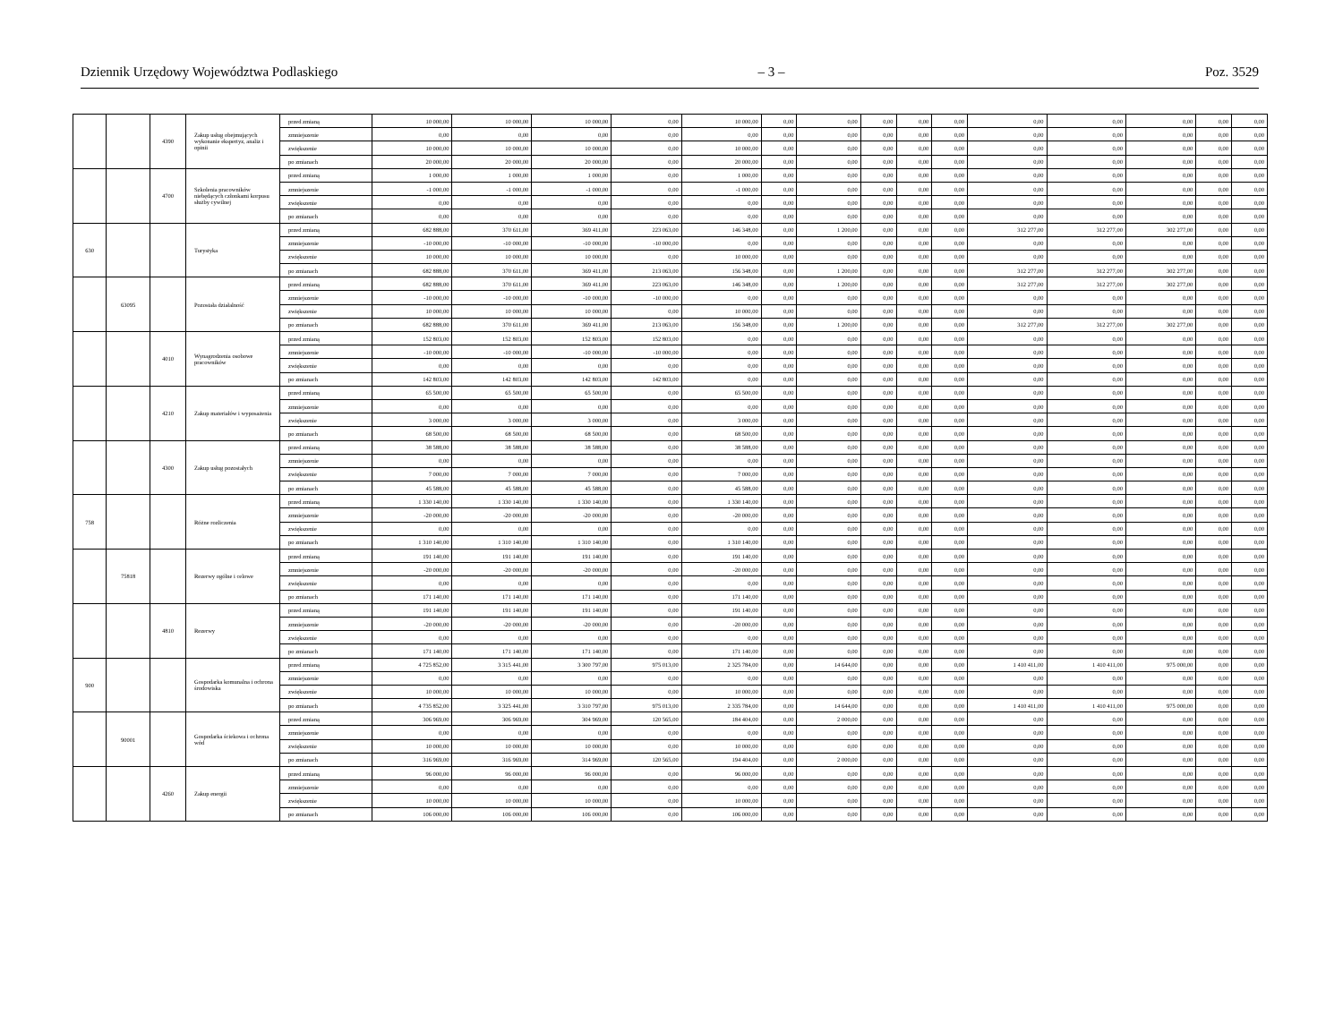Dziennik Urzędowy Województwa Podlaskiego – 3 – Poz. 3529
| | | 4390 | Zakup usług obejmujących wykonanie ekspertyz, analiz i opinii | przed zmianą | 10 000,00 | 10 000,00 | 10 000,00 | 0,00 | 10 000,00 | 0,00 | 0,00 | 0,00 | 0,00 | 0,00 | 0,00 | 0,00 | 0,00 | 0,00 | 0,00 |
| | | | | zmniejszenie | 0,00 | 0,00 | 0,00 | 0,00 | 0,00 | 0,00 | 0,00 | 0,00 | 0,00 | 0,00 | 0,00 | 0,00 | 0,00 | 0,00 | 0,00 |
| | | | | zwiększenie | 10 000,00 | 10 000,00 | 10 000,00 | 0,00 | 10 000,00 | 0,00 | 0,00 | 0,00 | 0,00 | 0,00 | 0,00 | 0,00 | 0,00 | 0,00 | 0,00 |
| | | | | po zmianach | 20 000,00 | 20 000,00 | 20 000,00 | 0,00 | 20 000,00 | 0,00 | 0,00 | 0,00 | 0,00 | 0,00 | 0,00 | 0,00 | 0,00 | 0,00 | 0,00 |
| | | 4700 | Szkolenia pracowników niebędących członkami korpusu służby cywilnej | przed zmianą | 1 000,00 | 1 000,00 | 1 000,00 | 0,00 | 1 000,00 | 0,00 | 0,00 | 0,00 | 0,00 | 0,00 | 0,00 | 0,00 | 0,00 | 0,00 | 0,00 |
| | | | | zmniejszenie | -1 000,00 | -1 000,00 | -1 000,00 | 0,00 | -1 000,00 | 0,00 | 0,00 | 0,00 | 0,00 | 0,00 | 0,00 | 0,00 | 0,00 | 0,00 | 0,00 |
| | | | | zwiększenie | 0,00 | 0,00 | 0,00 | 0,00 | 0,00 | 0,00 | 0,00 | 0,00 | 0,00 | 0,00 | 0,00 | 0,00 | 0,00 | 0,00 | 0,00 |
| | | | | po zmianach | 0,00 | 0,00 | 0,00 | 0,00 | 0,00 | 0,00 | 0,00 | 0,00 | 0,00 | 0,00 | 0,00 | 0,00 | 0,00 | 0,00 | 0,00 |
| 630 | | | Turystyka | przed zmianą | 682 888,00 | 370 611,00 | 369 411,00 | 223 063,00 | 146 348,00 | 0,00 | 1 200,00 | 0,00 | 0,00 | 0,00 | 312 277,00 | 312 277,00 | 302 277,00 | 0,00 | 0,00 |
| | | | | zmniejszenie | -10 000,00 | -10 000,00 | -10 000,00 | -10 000,00 | 0,00 | 0,00 | 0,00 | 0,00 | 0,00 | 0,00 | 0,00 | 0,00 | 0,00 | 0,00 | 0,00 |
| | | | | zwiększenie | 10 000,00 | 10 000,00 | 10 000,00 | 0,00 | 10 000,00 | 0,00 | 0,00 | 0,00 | 0,00 | 0,00 | 0,00 | 0,00 | 0,00 | 0,00 | 0,00 |
| | | | | po zmianach | 682 888,00 | 370 611,00 | 369 411,00 | 213 063,00 | 156 348,00 | 0,00 | 1 200,00 | 0,00 | 0,00 | 0,00 | 312 277,00 | 312 277,00 | 302 277,00 | 0,00 | 0,00 |
| | 63095 | | Pozostała działalność | przed zmianą | 682 888,00 | 370 611,00 | 369 411,00 | 223 063,00 | 146 348,00 | 0,00 | 1 200,00 | 0,00 | 0,00 | 0,00 | 312 277,00 | 312 277,00 | 302 277,00 | 0,00 | 0,00 |
| | | | | zmniejszenie | -10 000,00 | -10 000,00 | -10 000,00 | -10 000,00 | 0,00 | 0,00 | 0,00 | 0,00 | 0,00 | 0,00 | 0,00 | 0,00 | 0,00 | 0,00 | 0,00 |
| | | | | zwiększenie | 10 000,00 | 10 000,00 | 10 000,00 | 0,00 | 10 000,00 | 0,00 | 0,00 | 0,00 | 0,00 | 0,00 | 0,00 | 0,00 | 0,00 | 0,00 | 0,00 |
| | | | | po zmianach | 682 888,00 | 370 611,00 | 369 411,00 | 213 063,00 | 156 348,00 | 0,00 | 1 200,00 | 0,00 | 0,00 | 0,00 | 312 277,00 | 312 277,00 | 302 277,00 | 0,00 | 0,00 |
| | | 4010 | Wynagrodzenia osobowe pracowników | przed zmianą | 152 803,00 | 152 803,00 | 152 803,00 | 152 803,00 | 0,00 | 0,00 | 0,00 | 0,00 | 0,00 | 0,00 | 0,00 | 0,00 | 0,00 | 0,00 | 0,00 |
| | | | | zmniejszenie | -10 000,00 | -10 000,00 | -10 000,00 | -10 000,00 | 0,00 | 0,00 | 0,00 | 0,00 | 0,00 | 0,00 | 0,00 | 0,00 | 0,00 | 0,00 | 0,00 |
| | | | | zwiększenie | 0,00 | 0,00 | 0,00 | 0,00 | 0,00 | 0,00 | 0,00 | 0,00 | 0,00 | 0,00 | 0,00 | 0,00 | 0,00 | 0,00 | 0,00 |
| | | | | po zmianach | 142 803,00 | 142 803,00 | 142 803,00 | 142 803,00 | 0,00 | 0,00 | 0,00 | 0,00 | 0,00 | 0,00 | 0,00 | 0,00 | 0,00 | 0,00 | 0,00 |
| | | 4210 | Zakup materiałów i wyposażenia | przed zmianą | 65 500,00 | 65 500,00 | 65 500,00 | 0,00 | 65 500,00 | 0,00 | 0,00 | 0,00 | 0,00 | 0,00 | 0,00 | 0,00 | 0,00 | 0,00 | 0,00 |
| | | | | zmniejszenie | 0,00 | 0,00 | 0,00 | 0,00 | 0,00 | 0,00 | 0,00 | 0,00 | 0,00 | 0,00 | 0,00 | 0,00 | 0,00 | 0,00 | 0,00 |
| | | | | zwiększenie | 3 000,00 | 3 000,00 | 3 000,00 | 0,00 | 3 000,00 | 0,00 | 0,00 | 0,00 | 0,00 | 0,00 | 0,00 | 0,00 | 0,00 | 0,00 | 0,00 |
| | | | | po zmianach | 68 500,00 | 68 500,00 | 68 500,00 | 0,00 | 68 500,00 | 0,00 | 0,00 | 0,00 | 0,00 | 0,00 | 0,00 | 0,00 | 0,00 | 0,00 | 0,00 |
| | | 4300 | Zakup usług pozostałych | przed zmianą | 38 588,00 | 38 588,00 | 38 588,00 | 0,00 | 38 588,00 | 0,00 | 0,00 | 0,00 | 0,00 | 0,00 | 0,00 | 0,00 | 0,00 | 0,00 | 0,00 |
| | | | | zmniejszenie | 0,00 | 0,00 | 0,00 | 0,00 | 0,00 | 0,00 | 0,00 | 0,00 | 0,00 | 0,00 | 0,00 | 0,00 | 0,00 | 0,00 | 0,00 |
| | | | | zwiększenie | 7 000,00 | 7 000,00 | 7 000,00 | 0,00 | 7 000,00 | 0,00 | 0,00 | 0,00 | 0,00 | 0,00 | 0,00 | 0,00 | 0,00 | 0,00 | 0,00 |
| | | | | po zmianach | 45 588,00 | 45 588,00 | 45 588,00 | 0,00 | 45 588,00 | 0,00 | 0,00 | 0,00 | 0,00 | 0,00 | 0,00 | 0,00 | 0,00 | 0,00 | 0,00 |
| 758 | | | Różne rozliczenia | przed zmianą | 1 330 140,00 | 1 330 140,00 | 1 330 140,00 | 0,00 | 1 330 140,00 | 0,00 | 0,00 | 0,00 | 0,00 | 0,00 | 0,00 | 0,00 | 0,00 | 0,00 | 0,00 |
| | | | | zmniejszenie | -20 000,00 | -20 000,00 | -20 000,00 | 0,00 | -20 000,00 | 0,00 | 0,00 | 0,00 | 0,00 | 0,00 | 0,00 | 0,00 | 0,00 | 0,00 | 0,00 |
| | | | | zwiększenie | 0,00 | 0,00 | 0,00 | 0,00 | 0,00 | 0,00 | 0,00 | 0,00 | 0,00 | 0,00 | 0,00 | 0,00 | 0,00 | 0,00 | 0,00 |
| | | | | po zmianach | 1 310 140,00 | 1 310 140,00 | 1 310 140,00 | 0,00 | 1 310 140,00 | 0,00 | 0,00 | 0,00 | 0,00 | 0,00 | 0,00 | 0,00 | 0,00 | 0,00 | 0,00 |
| | 75818 | | Rezerwy ogólne i celowe | przed zmianą | 191 140,00 | 191 140,00 | 191 140,00 | 0,00 | 191 140,00 | 0,00 | 0,00 | 0,00 | 0,00 | 0,00 | 0,00 | 0,00 | 0,00 | 0,00 | 0,00 |
| | | | | zmniejszenie | -20 000,00 | -20 000,00 | -20 000,00 | 0,00 | -20 000,00 | 0,00 | 0,00 | 0,00 | 0,00 | 0,00 | 0,00 | 0,00 | 0,00 | 0,00 | 0,00 |
| | | | | zwiększenie | 0,00 | 0,00 | 0,00 | 0,00 | 0,00 | 0,00 | 0,00 | 0,00 | 0,00 | 0,00 | 0,00 | 0,00 | 0,00 | 0,00 | 0,00 |
| | | | | po zmianach | 171 140,00 | 171 140,00 | 171 140,00 | 0,00 | 171 140,00 | 0,00 | 0,00 | 0,00 | 0,00 | 0,00 | 0,00 | 0,00 | 0,00 | 0,00 | 0,00 |
| | | 4810 | Rezerwy | przed zmianą | 191 140,00 | 191 140,00 | 191 140,00 | 0,00 | 191 140,00 | 0,00 | 0,00 | 0,00 | 0,00 | 0,00 | 0,00 | 0,00 | 0,00 | 0,00 | 0,00 |
| | | | | zmniejszenie | -20 000,00 | -20 000,00 | -20 000,00 | 0,00 | -20 000,00 | 0,00 | 0,00 | 0,00 | 0,00 | 0,00 | 0,00 | 0,00 | 0,00 | 0,00 | 0,00 |
| | | | | zwiększenie | 0,00 | 0,00 | 0,00 | 0,00 | 0,00 | 0,00 | 0,00 | 0,00 | 0,00 | 0,00 | 0,00 | 0,00 | 0,00 | 0,00 | 0,00 |
| | | | | po zmianach | 171 140,00 | 171 140,00 | 171 140,00 | 0,00 | 171 140,00 | 0,00 | 0,00 | 0,00 | 0,00 | 0,00 | 0,00 | 0,00 | 0,00 | 0,00 | 0,00 |
| 900 | | | Gospodarka komunalna i ochrona środowiska | przed zmianą | 4 725 852,00 | 3 315 441,00 | 3 300 797,00 | 975 013,00 | 2 325 784,00 | 0,00 | 14 644,00 | 0,00 | 0,00 | 0,00 | 1 410 411,00 | 1 410 411,00 | 975 000,00 | 0,00 | 0,00 |
| | | | | zmniejszenie | 0,00 | 0,00 | 0,00 | 0,00 | 0,00 | 0,00 | 0,00 | 0,00 | 0,00 | 0,00 | 0,00 | 0,00 | 0,00 | 0,00 | 0,00 |
| | | | | zwiększenie | 10 000,00 | 10 000,00 | 10 000,00 | 0,00 | 10 000,00 | 0,00 | 0,00 | 0,00 | 0,00 | 0,00 | 0,00 | 0,00 | 0,00 | 0,00 | 0,00 |
| | | | | po zmianach | 4 735 852,00 | 3 325 441,00 | 3 310 797,00 | 975 013,00 | 2 335 784,00 | 0,00 | 14 644,00 | 0,00 | 0,00 | 0,00 | 1 410 411,00 | 1 410 411,00 | 975 000,00 | 0,00 | 0,00 |
| | 90001 | | Gospodarka ściekowa i ochrona wód | przed zmianą | 306 969,00 | 306 969,00 | 304 969,00 | 120 565,00 | 184 404,00 | 0,00 | 2 000,00 | 0,00 | 0,00 | 0,00 | 0,00 | 0,00 | 0,00 | 0,00 | 0,00 |
| | | | | zmniejszenie | 0,00 | 0,00 | 0,00 | 0,00 | 0,00 | 0,00 | 0,00 | 0,00 | 0,00 | 0,00 | 0,00 | 0,00 | 0,00 | 0,00 | 0,00 |
| | | | | zwiększenie | 10 000,00 | 10 000,00 | 10 000,00 | 0,00 | 10 000,00 | 0,00 | 0,00 | 0,00 | 0,00 | 0,00 | 0,00 | 0,00 | 0,00 | 0,00 | 0,00 |
| | | | | po zmianach | 316 969,00 | 316 969,00 | 314 969,00 | 120 565,00 | 194 404,00 | 0,00 | 2 000,00 | 0,00 | 0,00 | 0,00 | 0,00 | 0,00 | 0,00 | 0,00 | 0,00 |
| | | 4260 | Zakup energii | przed zmianą | 96 000,00 | 96 000,00 | 96 000,00 | 0,00 | 96 000,00 | 0,00 | 0,00 | 0,00 | 0,00 | 0,00 | 0,00 | 0,00 | 0,00 | 0,00 | 0,00 |
| | | | | zmniejszenie | 0,00 | 0,00 | 0,00 | 0,00 | 0,00 | 0,00 | 0,00 | 0,00 | 0,00 | 0,00 | 0,00 | 0,00 | 0,00 | 0,00 | 0,00 |
| | | | | zwiększenie | 10 000,00 | 10 000,00 | 10 000,00 | 0,00 | 10 000,00 | 0,00 | 0,00 | 0,00 | 0,00 | 0,00 | 0,00 | 0,00 | 0,00 | 0,00 | 0,00 |
| | | | | po zmianach | 106 000,00 | 106 000,00 | 106 000,00 | 0,00 | 106 000,00 | 0,00 | 0,00 | 0,00 | 0,00 | 0,00 | 0,00 | 0,00 | 0,00 | 0,00 | 0,00 |